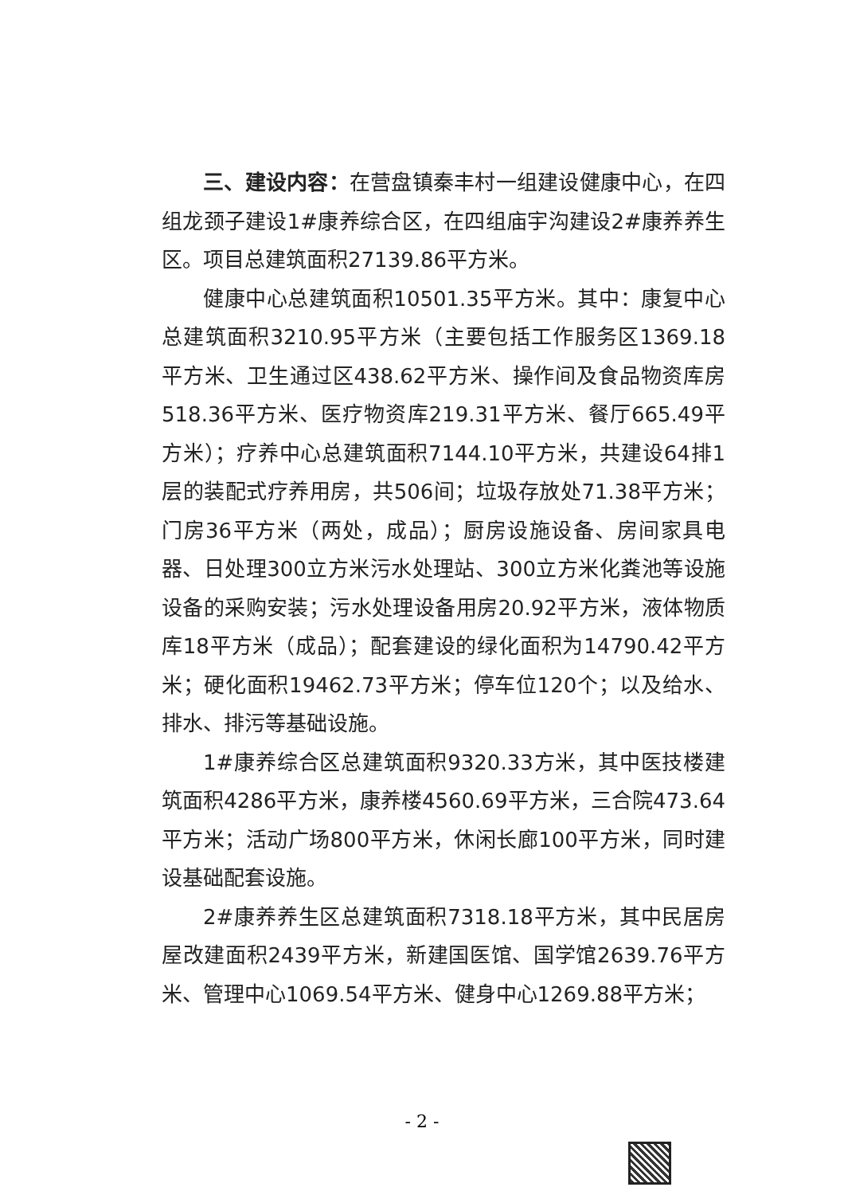三、建设内容：在营盘镇秦丰村一组建设健康中心，在四组龙颈子建设1#康养综合区，在四组庙宇沟建设2#康养养生区。项目总建筑面积27139.86平方米。
健康中心总建筑面积10501.35平方米。其中：康复中心总建筑面积3210.95平方米（主要包括工作服务区1369.18平方米、卫生通过区438.62平方米、操作间及食品物资库房518.36平方米、医疗物资库219.31平方米、餐厅665.49平方米）；疗养中心总建筑面积7144.10平方米，共建设64排1层的装配式疗养用房，共506间；垃圾存放处71.38平方米；门房36平方米（两处，成品）；厨房设施设备、房间家具电器、日处理300立方米污水处理站、300立方米化粪池等设施设备的采购安装；污水处理设备用房20.92平方米，液体物质库18平方米（成品）；配套建设的绿化面积为14790.42平方米；硬化面积19462.73平方米；停车位120个；以及给水、排水、排污等基础设施。
1#康养综合区总建筑面积9320.33方米，其中医技楼建筑面积4286平方米，康养楼4560.69平方米，三合院473.64平方米；活动广场800平方米，休闲长廊100平方米，同时建设基础配套设施。
2#康养养生区总建筑面积7318.18平方米，其中民居房屋改建面积2439平方米，新建国医馆、国学馆2639.76平方米、管理中心1069.54平方米、健身中心1269.88平方米；
- 2 -